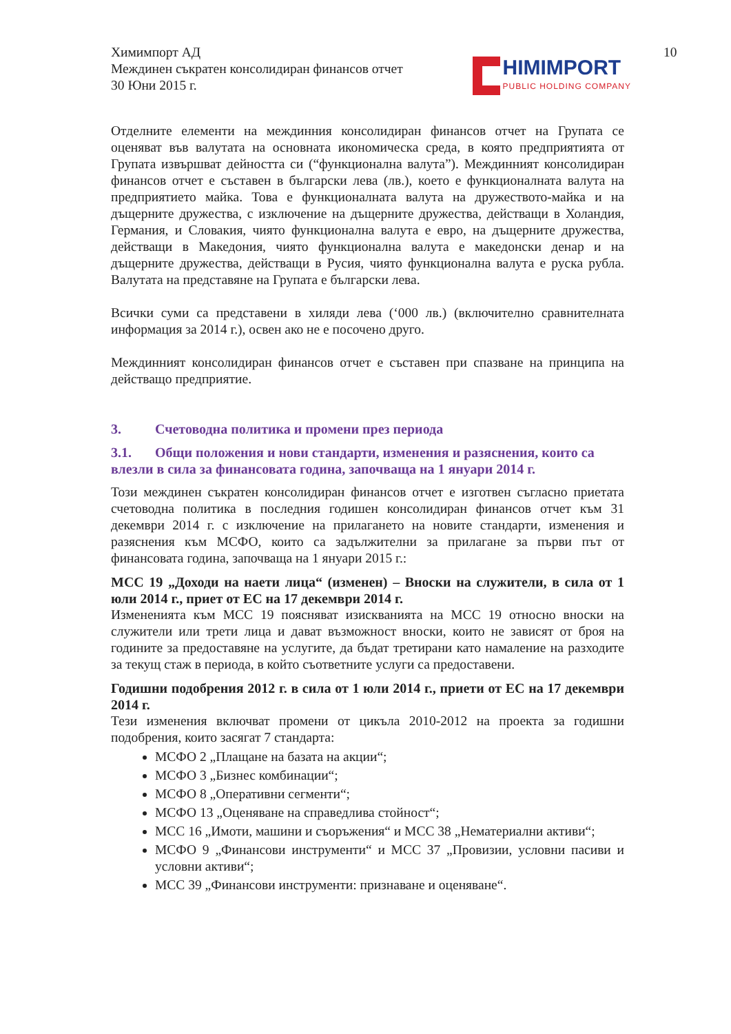10
Химимпорт АД
Междинен съкратен консолидиран финансов отчет
30 Юни 2015 г.
HIMIMPORT
PUBLIC HOLDING COMPANY
Отделните елементи на междинния консолидиран финансов отчет на Групата се оценяват във валутата на основната икономическа среда, в която предприятията от Групата извършват дейността си (“функционална валута”). Междинният консолидиран финансов отчет е съставен в български лева (лв.), което е функционалната валута на предприятието майка. Това е функционалната валута на дружеството-майка и на дъщерните дружества, с изключение на дъщерните дружества, действащи в Холандия, Германия, и Словакия, чиято функционална валута е евро, на дъщерните дружества, действащи в Македония, чиято функционална валута е македонски денар и на дъщерните дружества, действащи в Русия, чиято функционална валута е руска рубла. Валутата на представяне на Групата е български лева.
Всички суми са представени в хиляди лева (‘000 лв.) (включително сравнителната информация за 2014 г.), освен ако не е посочено друго.
Междинният консолидиран финансов отчет е съставен при спазване на принципа на действащо предприятие.
3. Счетоводна политика и промени през периода
3.1. Общи положения и нови стандарти, изменения и разяснения, които са влезли в сила за финансовата година, започваща на 1 януари 2014 г.
Този междинен съкратен консолидиран финансов отчет е изготвен съгласно приетата счетоводна политика в последния годишен консолидиран финансов отчет към 31 декември 2014 г. с изключение на прилагането на новите стандарти, изменения и разяснения към МСФО, които са задължителни за прилагане за първи път от финансовата година, започваща на 1 януари 2015 г.:
МСС 19 „Доходи на наети лица“ (изменен) – Вноски на служители, в сила от 1 юли 2014 г., приет от ЕС на 17 декември 2014 г.
Измененията към МСС 19 поясняват изискванията на МСС 19 относно вноски на служители или трети лица и дават възможност вноски, които не зависят от броя на годините за предоставяне на услугите, да бъдат третирани като намаление на разходите за текущ стаж в периода, в който съответните услуги са предоставени.
Годишни подобрения 2012 г. в сила от 1 юли 2014 г., приети от ЕС на 17 декември 2014 г.
Тези изменения включват промени от цикъла 2010-2012 на проекта за годишни подобрения, които засягат 7 стандарта:
МСФО 2 „Плащане на базата на акции“;
МСФО 3 „Бизнес комбинации“;
МСФО 8 „Оперативни сегменти“;
МСФО 13 „Оценяване на справедлива стойност“;
МСС 16 „Имоти, машини и съоръжения“ и МСС 38 „Нематериални активи“;
МСФО 9 „Финансови инструменти“ и МСС 37 „Провизии, условни пасиви и условни активи“;
МСС 39 „Финансови инструменти: признаване и оценяване“.